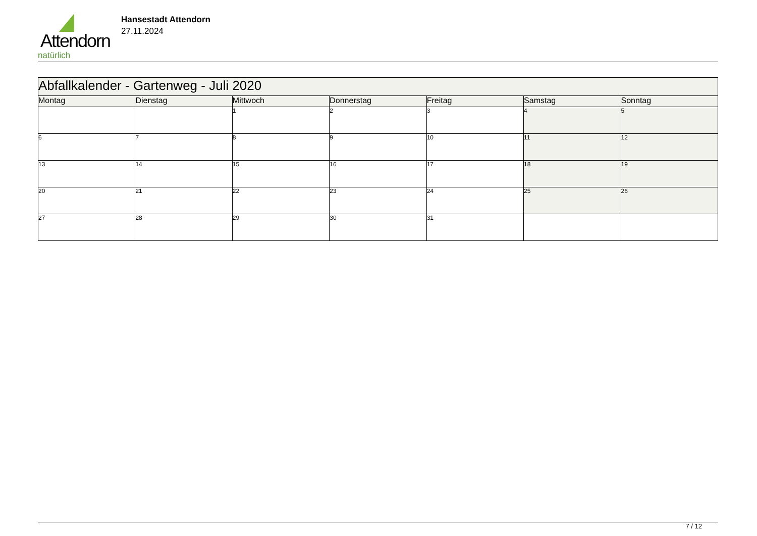Attendorn
natürlich
Hansestadt Attendorn
27.11.2024
| Abfallkalender - Gartenweg - Juli 2020 | | | | | | |
| --- | --- | --- | --- | --- | --- | --- |
| Montag | Dienstag | Mittwoch | Donnerstag | Freitag | Samstag | Sonntag |
| | | 1 | 2 | 3 | 4 | 5 |
| 6 | 7 | 8 | 9 | 10 | 11 | 12 |
| 13 | 14 | 15 | 16 | 17 | 18 | 19 |
| 20 | 21 | 22 | 23 | 24 | 25 | 26 |
| 27 | 28 | 29 | 30 | 31 | | |
7 / 12